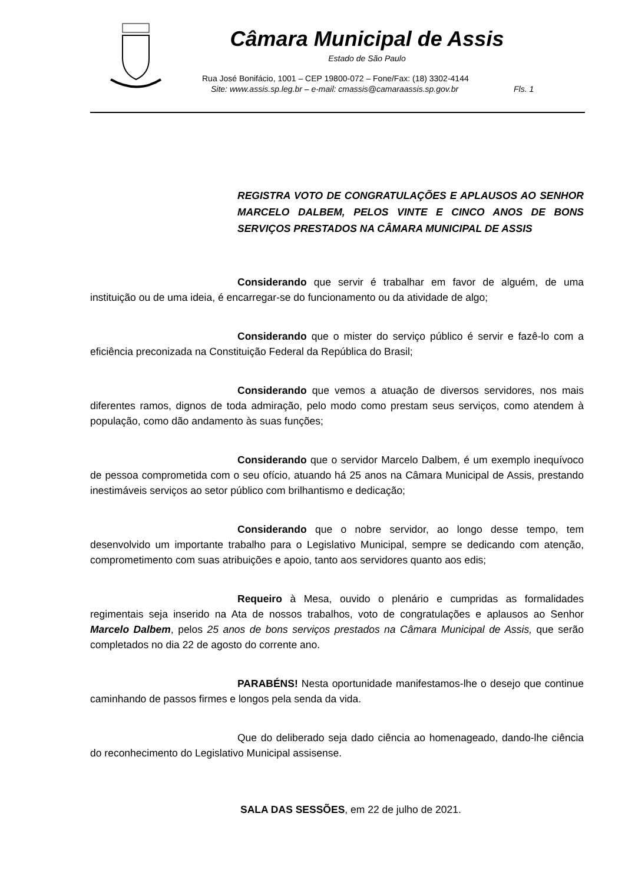Câmara Municipal de Assis
Estado de São Paulo
Rua José Bonifácio, 1001 – CEP 19800-072 – Fone/Fax: (18) 3302-4144
Site: www.assis.sp.leg.br – e-mail: cmassis@camaraassis.sp.gov.br Fls. 1
REGISTRA VOTO DE CONGRATULAÇÕES E APLAUSOS AO SENHOR MARCELO DALBEM, PELOS VINTE E CINCO ANOS DE BONS SERVIÇOS PRESTADOS NA CÂMARA MUNICIPAL DE ASSIS
Considerando que servir é trabalhar em favor de alguém, de uma instituição ou de uma ideia, é encarregar-se do funcionamento ou da atividade de algo;
Considerando que o mister do serviço público é servir e fazê-lo com a eficiência preconizada na Constituição Federal da República do Brasil;
Considerando que vemos a atuação de diversos servidores, nos mais diferentes ramos, dignos de toda admiração, pelo modo como prestam seus serviços, como atendem à população, como dão andamento às suas funções;
Considerando que o servidor Marcelo Dalbem, é um exemplo inequívoco de pessoa comprometida com o seu ofício, atuando há 25 anos na Câmara Municipal de Assis, prestando inestimáveis serviços ao setor público com brilhantismo e dedicação;
Considerando que o nobre servidor, ao longo desse tempo, tem desenvolvido um importante trabalho para o Legislativo Municipal, sempre se dedicando com atenção, comprometimento com suas atribuições e apoio, tanto aos servidores quanto aos edis;
Requeiro à Mesa, ouvido o plenário e cumpridas as formalidades regimentais seja inserido na Ata de nossos trabalhos, voto de congratulações e aplausos ao Senhor Marcelo Dalbem, pelos 25 anos de bons serviços prestados na Câmara Municipal de Assis, que serão completados no dia 22 de agosto do corrente ano.
PARABÉNS! Nesta oportunidade manifestamos-lhe o desejo que continue caminhando de passos firmes e longos pela senda da vida.
Que do deliberado seja dado ciência ao homenageado, dando-lhe ciência do reconhecimento do Legislativo Municipal assisense.
SALA DAS SESSÕES, em 22 de julho de 2021.